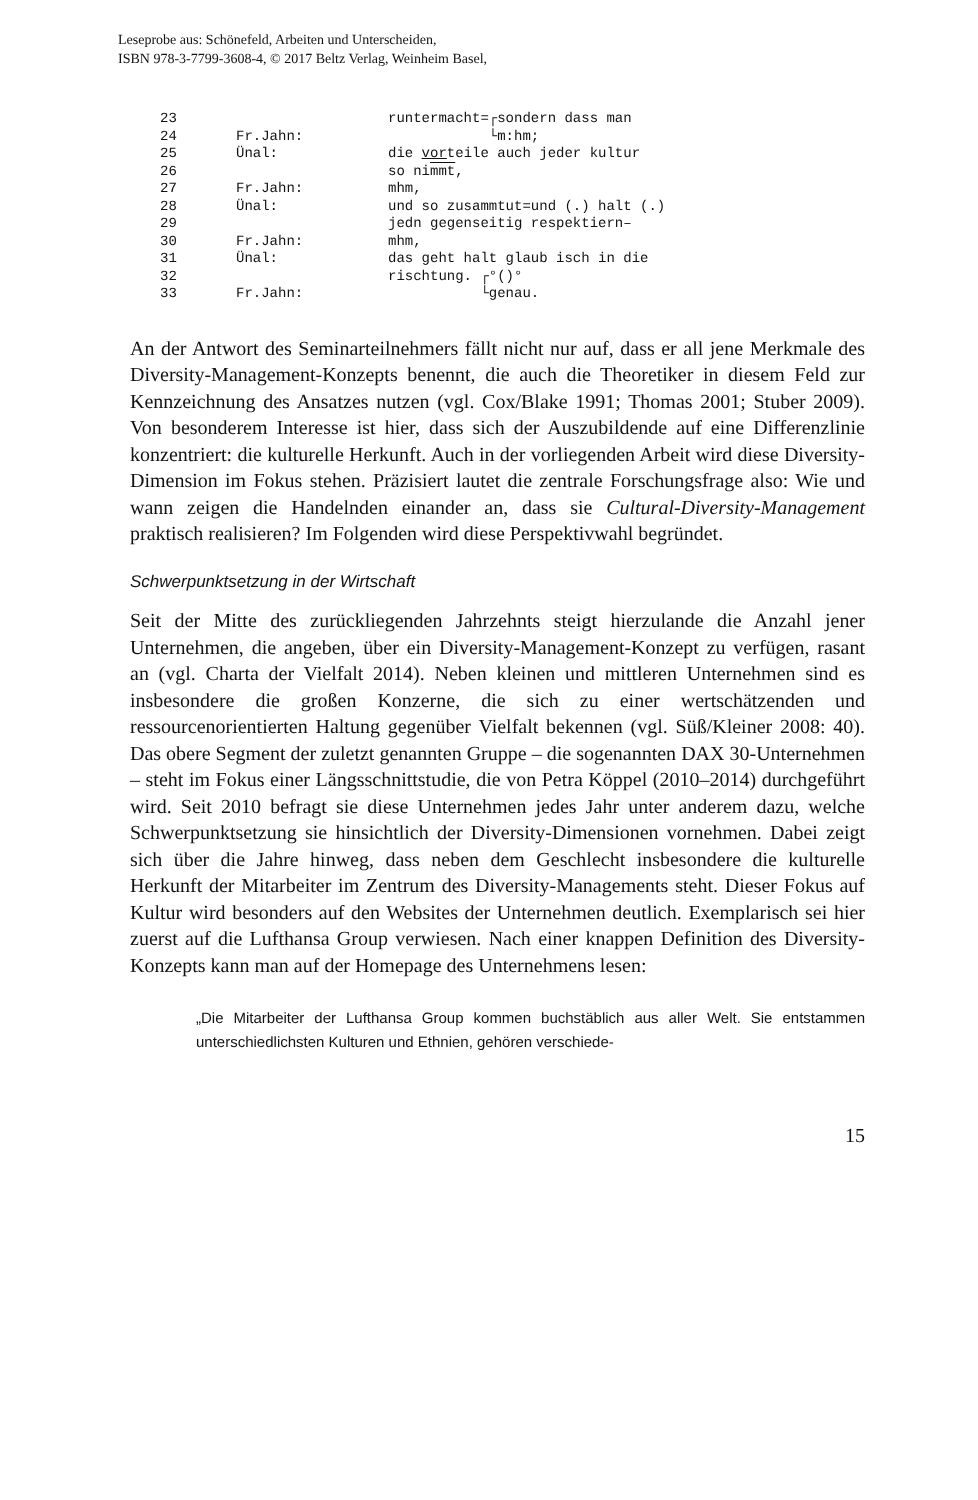Leseprobe aus: Schönefeld, Arbeiten und Unterscheiden,
ISBN 978-3-7799-3608-4, © 2017 Beltz Verlag, Weinheim Basel,
23 runtermacht=┌sondern dass man
24 Fr.Jahn: └m:hm;
25 Ünal: die vorteile auch jeder kultur
26 so nimmt,
27 Fr.Jahn: mhm,
28 Ünal: und so zusammtut=und (.) halt (.)
29 jedn gegenseitig respektiern–
30 Fr.Jahn: mhm,
31 Ünal: das geht halt glaub isch in die
32 rischtung. ┌°()°
33 Fr.Jahn: └genau.
An der Antwort des Seminarteilnehmers fällt nicht nur auf, dass er all jene Merkmale des Diversity-Management-Konzepts benennt, die auch die Theoretiker in diesem Feld zur Kennzeichnung des Ansatzes nutzen (vgl. Cox/Blake 1991; Thomas 2001; Stuber 2009). Von besonderem Interesse ist hier, dass sich der Auszubildende auf eine Differenzlinie konzentriert: die kulturelle Herkunft. Auch in der vorliegenden Arbeit wird diese Diversity-Dimension im Fokus stehen. Präzisiert lautet die zentrale Forschungsfrage also: Wie und wann zeigen die Handelnden einander an, dass sie Cultural-Diversity-Management praktisch realisieren? Im Folgenden wird diese Perspektivwahl begründet.
Schwerpunktsetzung in der Wirtschaft
Seit der Mitte des zurückliegenden Jahrzehnts steigt hierzulande die Anzahl jener Unternehmen, die angeben, über ein Diversity-Management-Konzept zu verfügen, rasant an (vgl. Charta der Vielfalt 2014). Neben kleinen und mittleren Unternehmen sind es insbesondere die großen Konzerne, die sich zu einer wertschätzenden und ressourcenorientierten Haltung gegenüber Vielfalt bekennen (vgl. Süß/Kleiner 2008: 40). Das obere Segment der zuletzt genannten Gruppe – die sogenannten DAX 30-Unternehmen – steht im Fokus einer Längsschnittstudie, die von Petra Köppel (2010–2014) durchgeführt wird. Seit 2010 befragt sie diese Unternehmen jedes Jahr unter anderem dazu, welche Schwerpunktsetzung sie hinsichtlich der Diversity-Dimensionen vornehmen. Dabei zeigt sich über die Jahre hinweg, dass neben dem Geschlecht insbesondere die kulturelle Herkunft der Mitarbeiter im Zentrum des Diversity-Managements steht. Dieser Fokus auf Kultur wird besonders auf den Websites der Unternehmen deutlich. Exemplarisch sei hier zuerst auf die Lufthansa Group verwiesen. Nach einer knappen Definition des Diversity-Konzepts kann man auf der Homepage des Unternehmens lesen:
„Die Mitarbeiter der Lufthansa Group kommen buchstäblich aus aller Welt. Sie entstammen unterschiedlichsten Kulturen und Ethnien, gehören verschiede-
15